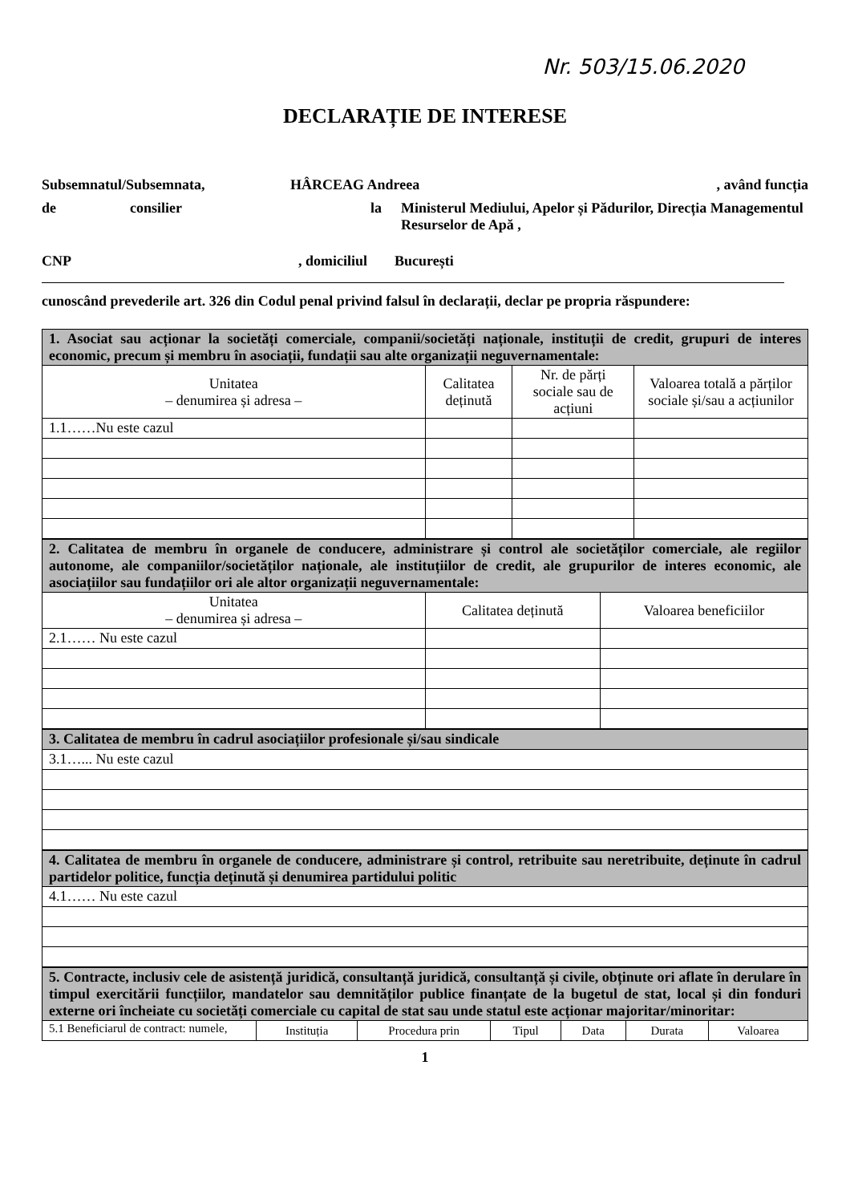Nr. 503/15.06.2020
DECLARAȚIE DE INTERESE
Subsemnatul/Subsemnata, HÂRCEAG Andreea, având funcția
de consilier la Ministerul Mediului, Apelor și Pădurilor, Direcția Managementul Resurselor de Apă ,
CNP, domiciliul București
cunoscând prevederile art. 326 din Codul penal privind falsul în declarații, declar pe propria răspundere:
| 1. Asociat sau acționar la societăți comerciale, companii/societăți naționale, instituții de credit, grupuri de interes economic, precum și membru în asociații, fundații sau alte organizații neguvernamentale: | | | |
| Unitatea – denumirea și adresa – | Calitatea deținută | Nr. de părți sociale sau de acțiuni | Valoarea totală a părților sociale și/sau a acțiunilor |
| 1.1……Nu este cazul | | | |
| 2. Calitatea de membru în organele de conducere, administrare și control ale societăților comerciale, ale regiilor autonome, ale companiilor/societăților naționale, ale instituțiilor de credit, ale grupurilor de interes economic, ale asociațiilor sau fundațiilor ori ale altor organizații neguvernamentale: | | |
| Unitatea – denumirea și adresa – | Calitatea deținută | Valoarea beneficiilor |
| 2.1…… Nu este cazul | | |
| 3. Calitatea de membru în cadrul asociațiilor profesionale și/sau sindicale |
| 3.1…... Nu este cazul |
| 4. Calitatea de membru în organele de conducere, administrare și control, retribuite sau neretribuite, deținute în cadrul partidelor politice, funcția deținută și denumirea partidului politic |
| 4.1…… Nu este cazul |
| 5. Contracte, inclusiv cele de asistență juridică, consultanță juridică, consultanță și civile, obținute ori aflate în derulare în timpul exercitării funcțiilor, mandatelor sau demnităților publice finanțate de la bugetul de stat, local și din fonduri externe ori încheiate cu societăți comerciale cu capital de stat sau unde statul este acționar majoritar/minoritar: | | | | | | |
| 5.1 Beneficiarul de contract: numele, | Instituția | Procedura prin | Tipul | Data | Durata | Valoarea |
1